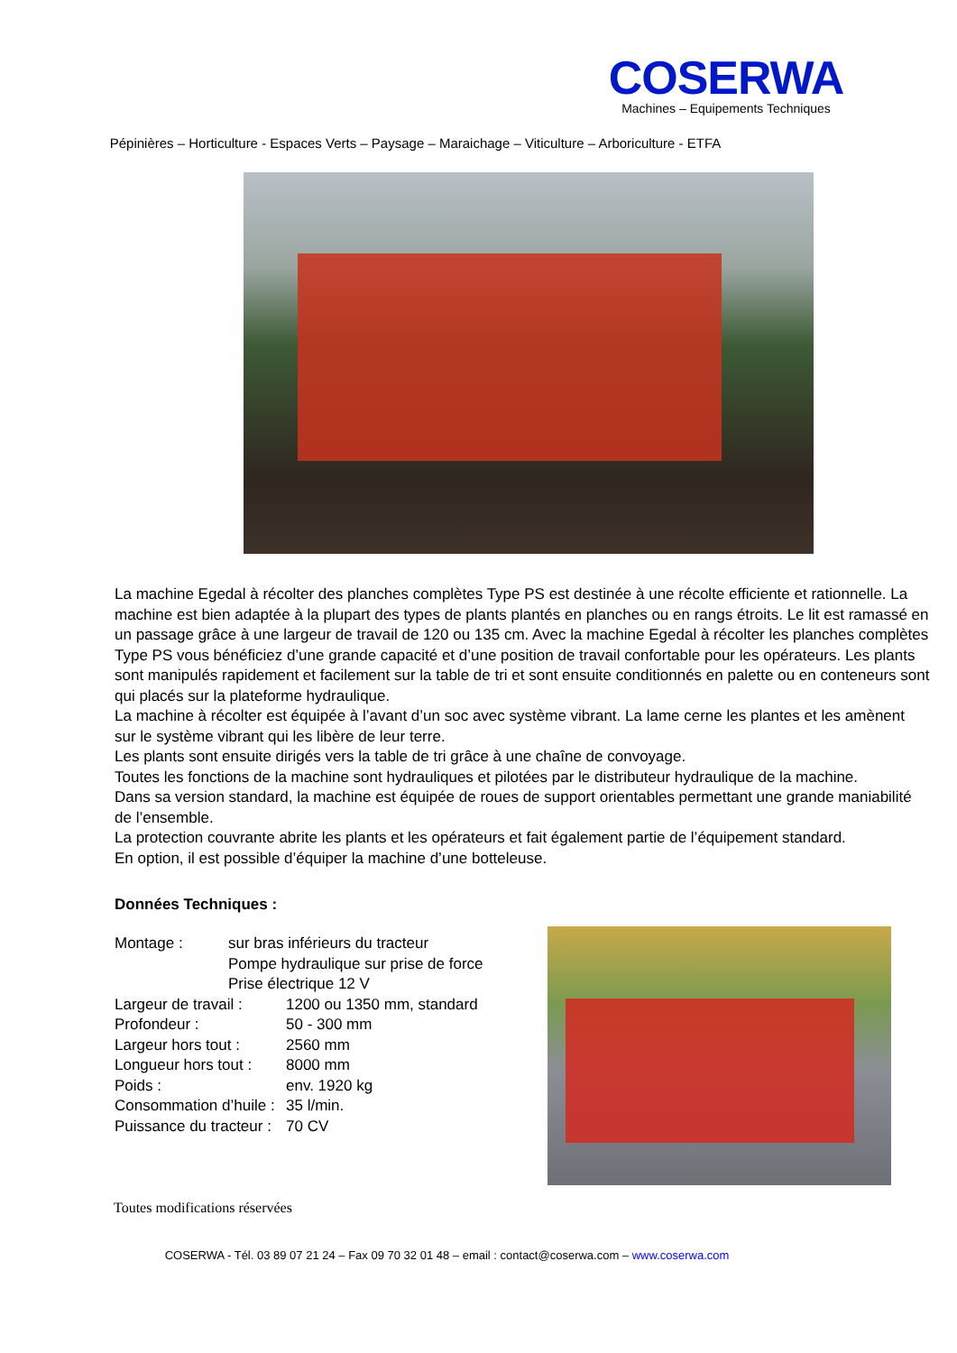COSERWA
Machines – Equipements Techniques
Pépinières – Horticulture - Espaces Verts – Paysage – Maraichage – Viticulture – Arboriculture - ETFA
La machine Egedal à récolter des planches complètes Type PS est destinée à une récolte efficiente et rationnelle. La machine est bien adaptée à la plupart des types de plants plantés en planches ou en rangs étroits. Le lit est ramassé en un passage grâce à une largeur de travail de 120 ou 135 cm. Avec la machine Egedal à récolter les planches complètes Type PS vous bénéficiez d’une grande capacité et d’une position de travail confortable pour les opérateurs. Les plants sont manipulés rapidement et facilement sur la table de tri et sont ensuite conditionnés en palette ou en conteneurs sont qui placés sur la plateforme hydraulique.
La machine à récolter est équipée à l’avant d’un soc avec système vibrant. La lame cerne les plantes et les amènent sur le système vibrant qui les libère de leur terre.
Les plants sont ensuite dirigés vers la table de tri grâce à une chaîne de convoyage.
Toutes les fonctions de la machine sont hydrauliques et pilotées par le distributeur hydraulique de la machine.
Dans sa version standard, la machine est équipée de roues de support orientables permettant une grande maniabilité de l’ensemble.
La protection couvrante abrite les plants et les opérateurs et fait également partie de l’équipement standard.
En option, il est possible d’équiper la machine d’une botteleuse.
Données Techniques :
Montage : sur bras inférieurs du tracteur
Pompe hydraulique sur prise de force
Prise électrique 12 V
Largeur de travail : 1200 ou 1350 mm, standard
Profondeur : 50 - 300 mm
Largeur hors tout : 2560 mm
Longueur hors tout : 8000 mm
Poids : env. 1920 kg
Consommation d’huile : 35 l/min.
Puissance du tracteur : 70 CV
Toutes modifications réservées
COSERWA - Tél. 03 89 07 21 24 – Fax 09 70 32 01 48 – email : contact@coserwa.com – www.coserwa.com